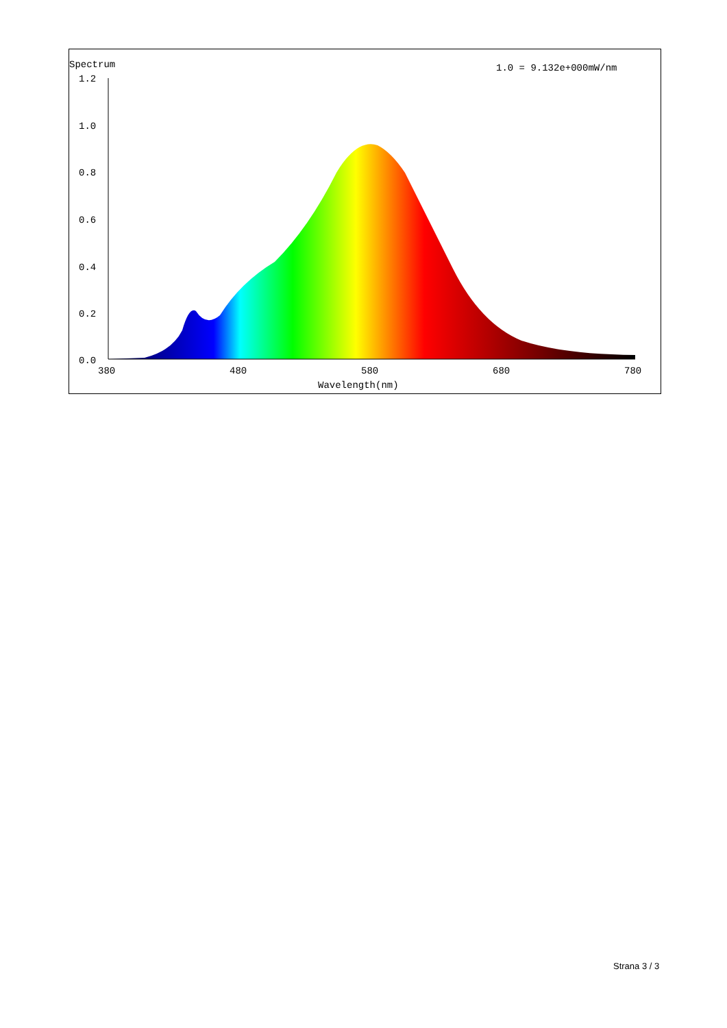Spectrum
1.0 = 9.132e+000mW/nm
1.2
1.0
0.8
0.6
0.4
0.2
0.0
380
480
580
680
780
Wavelength(nm)
Strana 3 / 3